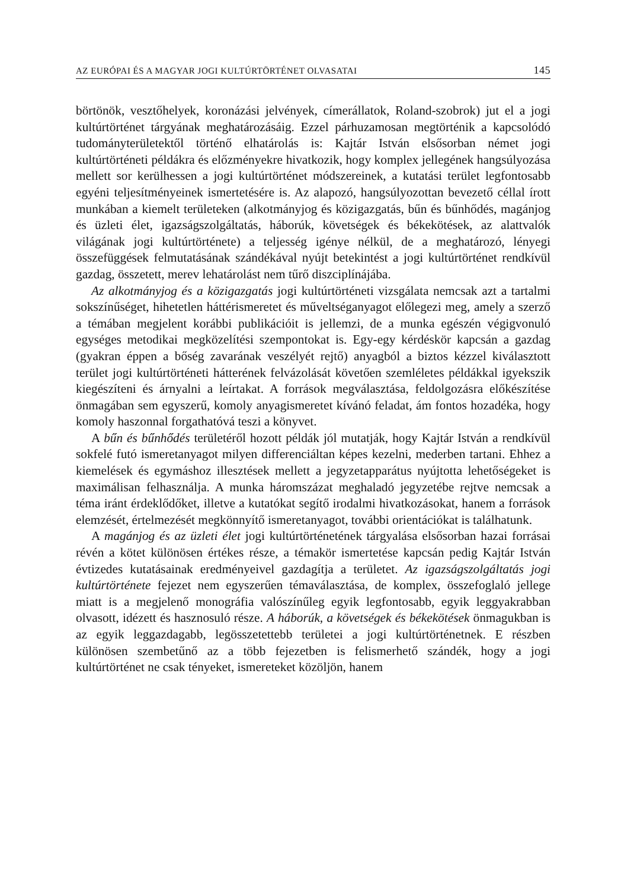AZ EURÓPAI ÉS A MAGYAR JOGI KULTÚRTÖRTÉNET OLVASATAI 145
börtönök, vesztőhelyek, koronázási jelvények, címerállatok, Roland-szobrok) jut el a jogi kultúrtörténet tárgyának meghatározásáig. Ezzel párhuzamosan megtörténik a kapcsolódó tudományterületektől történő elhatárolás is: Kajtár István elsősorban német jogi kultúrtörténeti példákra és előzményekre hivatkozik, hogy komplex jellegének hangsúlyozása mellett sor kerülhessen a jogi kultúrtörténet módszereinek, a kutatási terület legfontosabb egyéni teljesítményeinek ismertetésére is. Az alapozó, hangsúlyozottan bevezető céllal írott munkában a kiemelt területeken (alkotmányjog és közigazgatás, bűn és bűnhődés, magánjog és üzleti élet, igazságszolgáltatás, háborúk, követségek és békekötések, az alattvalók világának jogi kultúrtörténete) a teljesség igénye nélkül, de a meghatározó, lényegi összefüggések felmutatásának szándékával nyújt betekintést a jogi kultúrtörténet rendkívül gazdag, összetett, merev lehatárolást nem tűrő diszciplínájába.
Az alkotmányjog és a közigazgatás jogi kultúrtörténeti vizsgálata nemcsak azt a tartalmi sokszínűséget, hihetetlen háttérismeretet és műveltséganyagot előlegezi meg, amely a szerző a témában megjelent korábbi publikációit is jellemzi, de a munka egészén végigvonuló egységes metodikai megközelítési szempontokat is. Egy-egy kérdéskör kapcsán a gazdag (gyakran éppen a bőség zavarának veszélyét rejtő) anyagból a biztos kézzel kiválasztott terület jogi kultúrtörténeti hátterének felvázolását követően szemléletes példákkal igyekszik kiegészíteni és árnyalni a leírtakat. A források megválasztása, feldolgozásra előkészítése önmagában sem egyszerű, komoly anyagismeretet kívánó feladat, ám fontos hozadéka, hogy komoly haszonnal forgathatóvá teszi a könyvet.
A bűn és bűnhődés területéről hozott példák jól mutatják, hogy Kajtár István a rendkívül sokfelé futó ismeretanyagot milyen differenciáltan képes kezelni, mederben tartani. Ehhez a kiemelések és egymáshoz illesztések mellett a jegyzetapparátus nyújtotta lehetőségeket is maximálisan felhasználja. A munka háromszázat meghaladó jegyzetébe rejtve nemcsak a téma iránt érdeklődőket, illetve a kutatókat segítő irodalmi hivatkozásokat, hanem a források elemzését, értelmezését megkönnyítő ismeretanyagot, további orientációkat is találhatunk.
A magánjog és az üzleti élet jogi kultúrtörténetének tárgyalása elsősorban hazai forrásai révén a kötet különösen értékes része, a témakör ismertetése kapcsán pedig Kajtár István évtizedes kutatásainak eredményeivel gazdagítja a területet. Az igazságszolgáltatás jogi kultúrtörténete fejezet nem egyszerűen témaválasztása, de komplex, összefoglaló jellege miatt is a megjelenő monográfia valószínűleg egyik legfontosabb, egyik leggyakrabban olvasott, idézett és hasznosuló része. A háborúk, a követségek és békekötések önmagukban is az egyik leggazdagabb, legösszetettebb területei a jogi kultúrtörténetnek. E részben különösen szembetűnő az a több fejezetben is felismerhető szándék, hogy a jogi kultúrtörténet ne csak tényeket, ismereteket közöljön, hanem